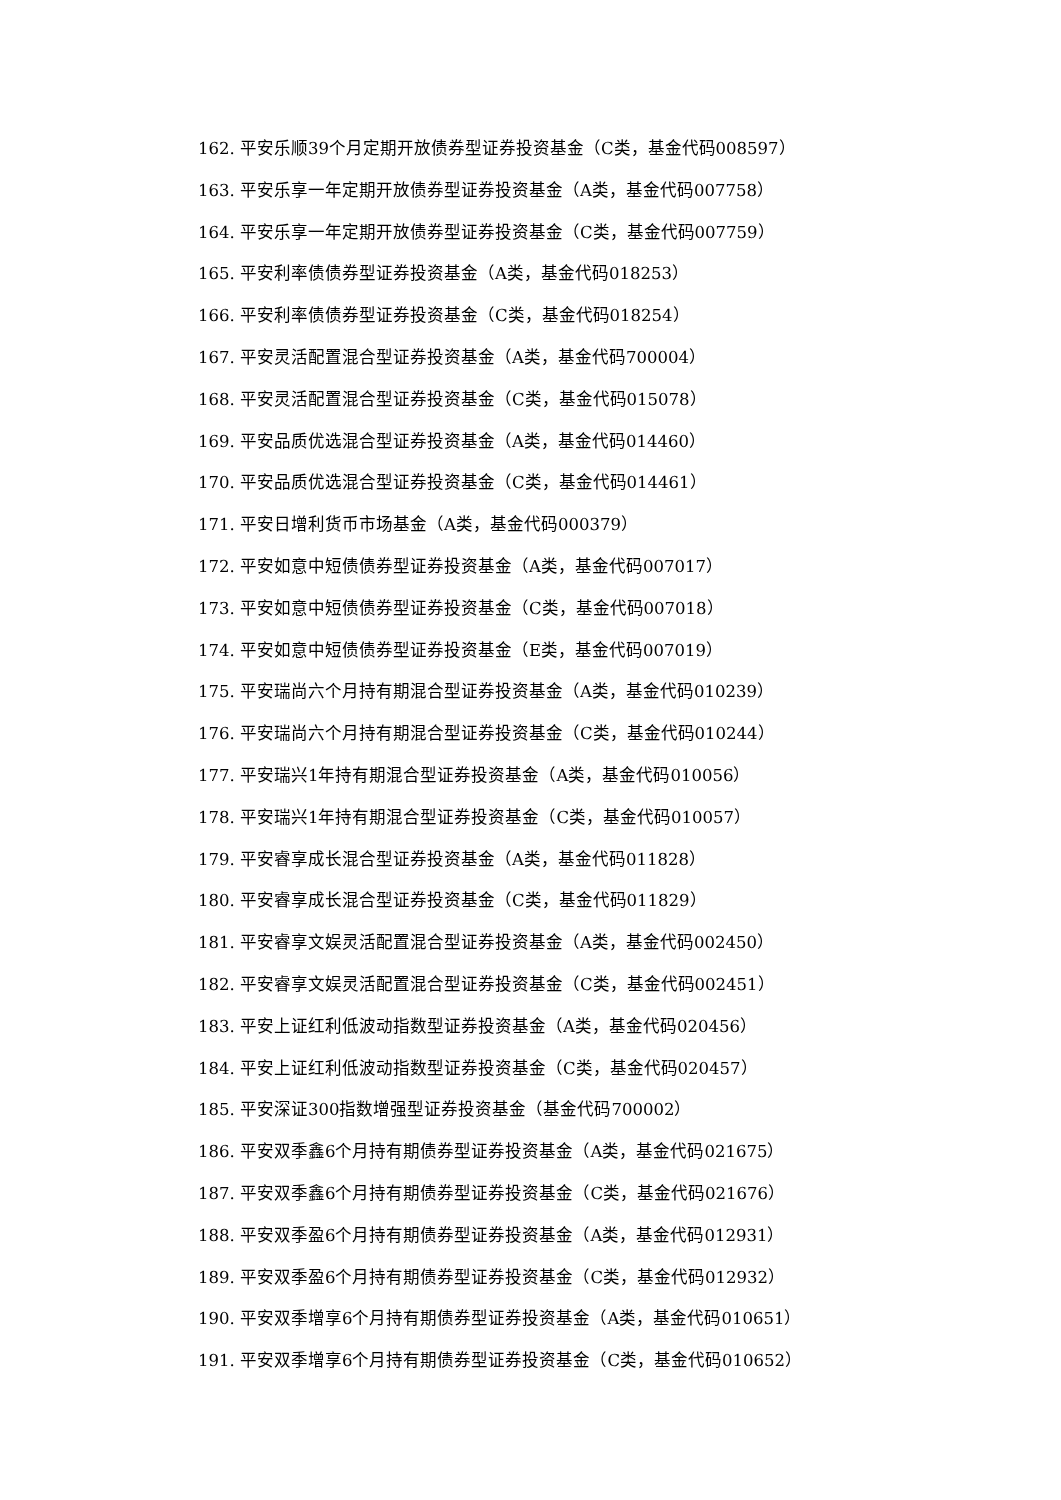162. 平安乐顺39个月定期开放债券型证券投资基金（C类，基金代码008597）
163. 平安乐享一年定期开放债券型证券投资基金（A类，基金代码007758）
164. 平安乐享一年定期开放债券型证券投资基金（C类，基金代码007759）
165. 平安利率债债券型证券投资基金（A类，基金代码018253）
166. 平安利率债债券型证券投资基金（C类，基金代码018254）
167. 平安灵活配置混合型证券投资基金（A类，基金代码700004）
168. 平安灵活配置混合型证券投资基金（C类，基金代码015078）
169. 平安品质优选混合型证券投资基金（A类，基金代码014460）
170. 平安品质优选混合型证券投资基金（C类，基金代码014461）
171. 平安日增利货币市场基金（A类，基金代码000379）
172. 平安如意中短债债券型证券投资基金（A类，基金代码007017）
173. 平安如意中短债债券型证券投资基金（C类，基金代码007018）
174. 平安如意中短债债券型证券投资基金（E类，基金代码007019）
175. 平安瑞尚六个月持有期混合型证券投资基金（A类，基金代码010239）
176. 平安瑞尚六个月持有期混合型证券投资基金（C类，基金代码010244）
177. 平安瑞兴1年持有期混合型证券投资基金（A类，基金代码010056）
178. 平安瑞兴1年持有期混合型证券投资基金（C类，基金代码010057）
179. 平安睿享成长混合型证券投资基金（A类，基金代码011828）
180. 平安睿享成长混合型证券投资基金（C类，基金代码011829）
181. 平安睿享文娱灵活配置混合型证券投资基金（A类，基金代码002450）
182. 平安睿享文娱灵活配置混合型证券投资基金（C类，基金代码002451）
183. 平安上证红利低波动指数型证券投资基金（A类，基金代码020456）
184. 平安上证红利低波动指数型证券投资基金（C类，基金代码020457）
185. 平安深证300指数增强型证券投资基金（基金代码700002）
186. 平安双季鑫6个月持有期债券型证券投资基金（A类，基金代码021675）
187. 平安双季鑫6个月持有期债券型证券投资基金（C类，基金代码021676）
188. 平安双季盈6个月持有期债券型证券投资基金（A类，基金代码012931）
189. 平安双季盈6个月持有期债券型证券投资基金（C类，基金代码012932）
190. 平安双季增享6个月持有期债券型证券投资基金（A类，基金代码010651）
191. 平安双季增享6个月持有期债券型证券投资基金（C类，基金代码010652）